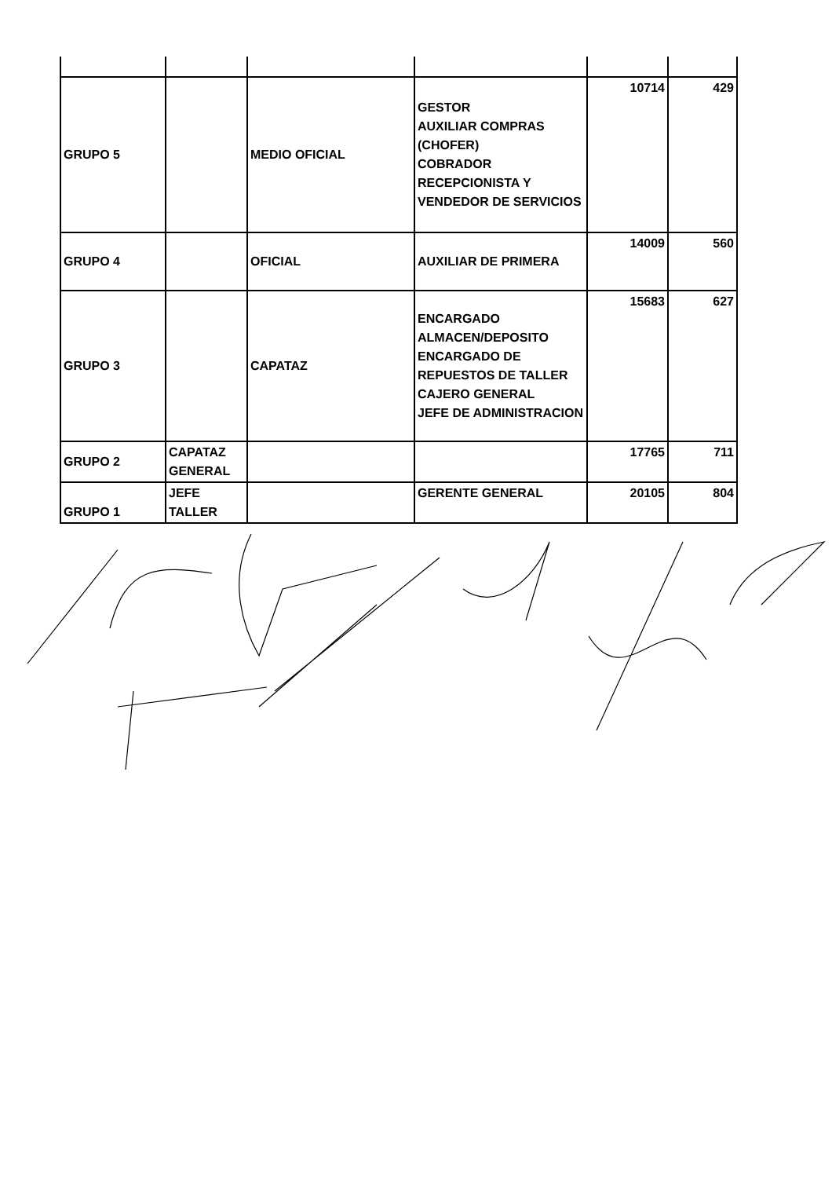| GRUPO 5 | | MEDIO OFICIAL | GESTOR AUXILIAR COMPRAS (CHOFER) COBRADOR RECEPCIONISTA Y VENDEDOR DE SERVICIOS | 10714 | 429 |
| GRUPO 4 | | OFICIAL | AUXILIAR DE PRIMERA | 14009 | 560 |
| GRUPO 3 | | CAPATAZ | ENCARGADO ALMACEN/DEPOSITO ENCARGADO DE REPUESTOS DE TALLER CAJERO GENERAL JEFE DE ADMINISTRACION | 15683 | 627 |
| GRUPO 2 | CAPATAZ GENERAL | | | 17765 | 711 |
| GRUPO 1 | JEFE TALLER | | GERENTE GENERAL | 20105 | 804 |